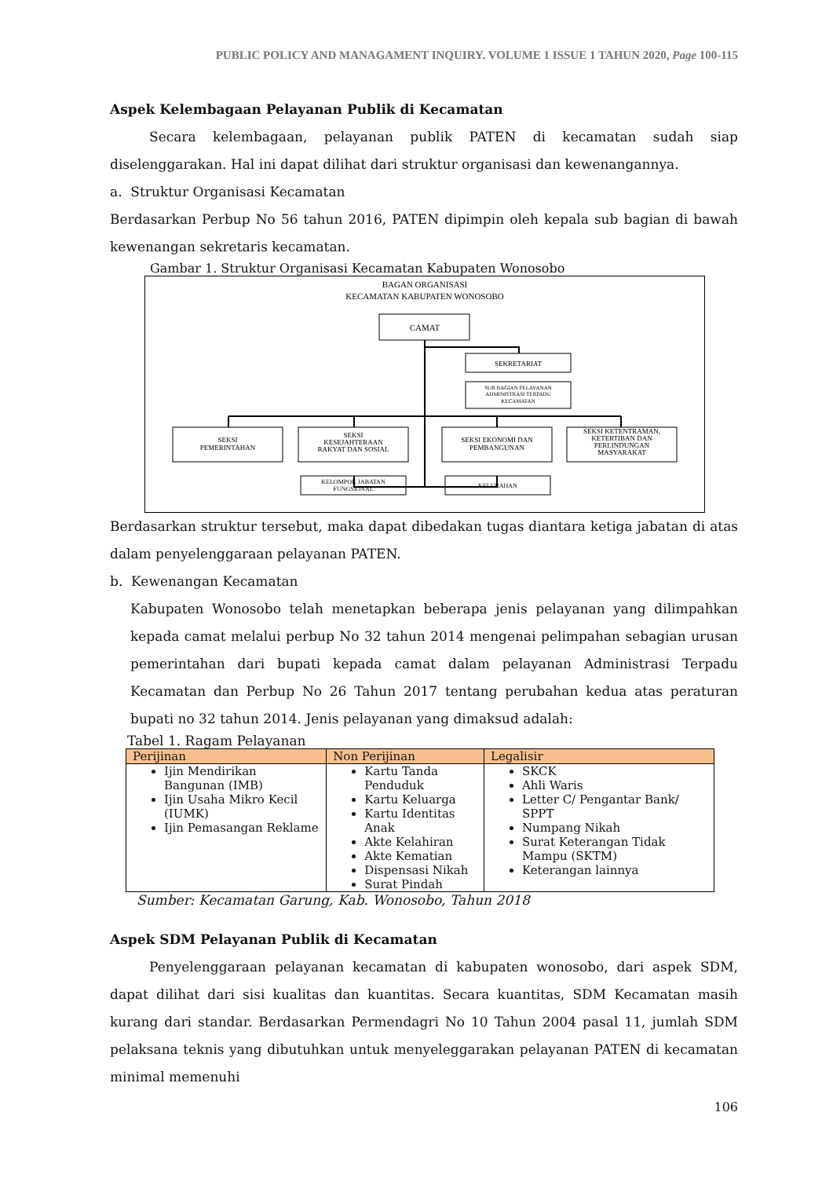PUBLIC POLICY AND MANAGAMENT INQUIRY. VOLUME 1 ISSUE 1 TAHUN 2020, Page 100-115
Aspek Kelembagaan Pelayanan Publik di Kecamatan
Secara kelembagaan, pelayanan publik PATEN di kecamatan sudah siap diselenggarakan. Hal ini dapat dilihat dari struktur organisasi dan kewenangannya.
a. Struktur Organisasi Kecamatan
Berdasarkan Perbup No 56 tahun 2016, PATEN dipimpin oleh kepala sub bagian di bawah kewenangan sekretaris kecamatan.
Gambar 1. Struktur Organisasi Kecamatan Kabupaten Wonosobo
BAGAN ORGANISASI
KECAMATAN KABUPATEN WONOSOBO
CAMAT
SEKRETARIAT
SUB BAGIAN PELAYANAN
ADMINISTRASI TERPADU
KECAMATAN
SEKSI
PEMERINTAHAN
SEKSI
KESEJAHTERAAN
RAKYAT DAN SOSIAL
SEKSI EKONOMI DAN
PEMBANGUNAN
SEKSI KETENTRAMAN,
KETERTIBAN DAN
PERLINDUNGAN
MASYARAKAT
KELOMPOK JABATAN
FUNGSIONAL
KELURAHAN
Berdasarkan struktur tersebut, maka dapat dibedakan tugas diantara ketiga jabatan di atas dalam penyelenggaraan pelayanan PATEN.
b. Kewenangan Kecamatan
Kabupaten Wonosobo telah menetapkan beberapa jenis pelayanan yang dilimpahkan kepada camat melalui perbup No 32 tahun 2014 mengenai pelimpahan sebagian urusan pemerintahan dari bupati kepada camat dalam pelayanan Administrasi Terpadu Kecamatan dan Perbup No 26 Tahun 2017 tentang perubahan kedua atas peraturan bupati no 32 tahun 2014. Jenis pelayanan yang dimaksud adalah:
Tabel 1. Ragam Pelayanan
| Perijinan | Non Perijinan | Legalisir |
| --- | --- | --- |
| Ijin Mendirikan Bangunan (IMB) Ijin Usaha Mikro Kecil (IUMK) Ijin Pemasangan Reklame | Kartu Tanda Penduduk Kartu Keluarga Kartu Identitas Anak Akte Kelahiran Akte Kematian Dispensasi Nikah Surat Pindah | SKCK Ahli Waris Letter C/ Pengantar Bank/ SPPT Numpang Nikah Surat Keterangan Tidak Mampu (SKTM) Keterangan lainnya |
Sumber: Kecamatan Garung, Kab. Wonosobo, Tahun 2018
Aspek SDM Pelayanan Publik di Kecamatan
Penyelenggaraan pelayanan kecamatan di kabupaten wonosobo, dari aspek SDM, dapat dilihat dari sisi kualitas dan kuantitas. Secara kuantitas, SDM Kecamatan masih kurang dari standar. Berdasarkan Permendagri No 10 Tahun 2004 pasal 11, jumlah SDM pelaksana teknis yang dibutuhkan untuk menyeleggarakan pelayanan PATEN di kecamatan minimal memenuhi
106